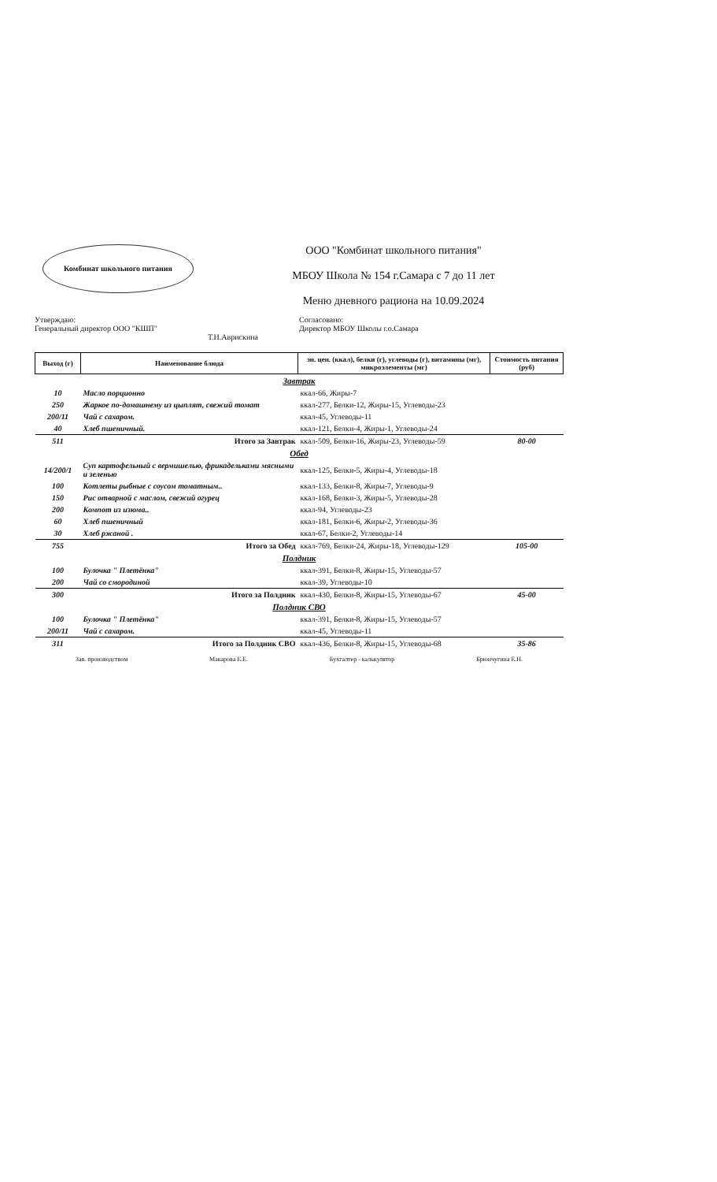Комбинат школьного питания
ООО "Комбинат школьного питания"
МБОУ Школа № 154 г.Самара с 7 до 11 лет
Меню дневного рациона на 10.09.2024
Утверждаю:
Генеральный директор ООО "КШП"
Т.Н.Аврискина
Согласовано:
Директор МБОУ Школы г.о.Самара
| Выход (г) | Наименование блюда | эн. цен. (ккал), белки (г), углеводы (г), витамины (мг), микроэлементы (мг) | Стоимость питания (руб) |
| --- | --- | --- | --- |
| Завтрак | | | |
| 10 | Масло порционно | ккал-66, Жиры-7 | |
| 250 | Жаркое по-домашнему из цыплят, свежий томат | ккал-277, Белки-12, Жиры-15, Углеводы-23 | |
| 200/11 | Чай с сахаром. | ккал-45, Углеводы-11 | |
| 40 | Хлеб пшеничный. | ккал-121, Белки-4, Жиры-1, Углеводы-24 | |
| 511 | Итого за Завтрак | ккал-509, Белки-16, Жиры-23, Углеводы-59 | 80-00 |
| Обед | | | |
| 14/200/1 | Суп картофельный с вермишелью, фрикадельками мясными и зеленью | ккал-125, Белки-5, Жиры-4, Углеводы-18 | |
| 100 | Котлеты рыбные с соусом томатным.. | ккал-133, Белки-8, Жиры-7, Углеводы-9 | |
| 150 | Рис отварной с маслом, свежий огурец | ккал-168, Белки-3, Жиры-5, Углеводы-28 | |
| 200 | Компот из изюма.. | ккал-94, Углеводы-23 | |
| 60 | Хлеб пшеничный | ккал-181, Белки-6, Жиры-2, Углеводы-36 | |
| 30 | Хлеб ржаной . | ккал-67, Белки-2, Углеводы-14 | |
| 755 | Итого за Обед | ккал-769, Белки-24, Жиры-18, Углеводы-129 | 105-00 |
| Полдник | | | |
| 100 | Булочка " Плетёнка" | ккал-391, Белки-8, Жиры-15, Углеводы-57 | |
| 200 | Чай со смородиной | ккал-39, Углеводы-10 | |
| 300 | Итого за Полдник | ккал-430, Белки-8, Жиры-15, Углеводы-67 | 45-00 |
| Полдник СВО | | | |
| 100 | Булочка " Плетёнка" | ккал-391, Белки-8, Жиры-15, Углеводы-57 | |
| 200/11 | Чай с сахаром. | ккал-45, Углеводы-11 | |
| 311 | Итого за Полдник СВО | ккал-436, Белки-8, Жиры-15, Углеводы-68 | 35-86 |
Зав. производством Макарова Е.Е. Бухгалтер - калькулятор Брюнчугина Е.Н.